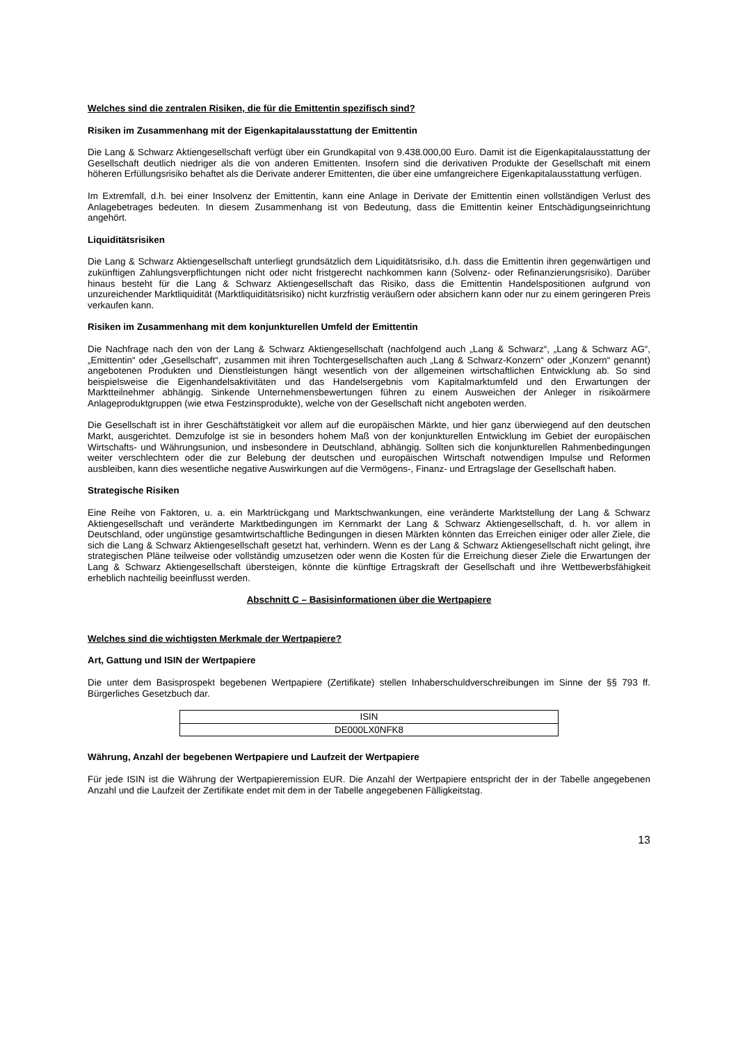Welches sind die zentralen Risiken, die für die Emittentin spezifisch sind?
Risiken im Zusammenhang mit der Eigenkapitalausstattung der Emittentin
Die Lang & Schwarz Aktiengesellschaft verfügt über ein Grundkapital von 9.438.000,00 Euro. Damit ist die Eigenkapitalausstattung der Gesellschaft deutlich niedriger als die von anderen Emittenten. Insofern sind die derivativen Produkte der Gesellschaft mit einem höheren Erfüllungsrisiko behaftet als die Derivate anderer Emittenten, die über eine umfangreichere Eigenkapitalausstattung verfügen.
Im Extremfall, d.h. bei einer Insolvenz der Emittentin, kann eine Anlage in Derivate der Emittentin einen vollständigen Verlust des Anlagebetrages bedeuten. In diesem Zusammenhang ist von Bedeutung, dass die Emittentin keiner Entschädigungseinrichtung angehört.
Liquiditätsrisiken
Die Lang & Schwarz Aktiengesellschaft unterliegt grundsätzlich dem Liquiditätsrisiko, d.h. dass die Emittentin ihren gegenwärtigen und zukünftigen Zahlungsverpflichtungen nicht oder nicht fristgerecht nachkommen kann (Solvenz- oder Refinanzierungsrisiko). Darüber hinaus besteht für die Lang & Schwarz Aktiengesellschaft das Risiko, dass die Emittentin Handelspositionen aufgrund von unzureichender Marktliquidität (Marktliquiditätsrisiko) nicht kurzfristig veräußern oder absichern kann oder nur zu einem geringeren Preis verkaufen kann.
Risiken im Zusammenhang mit dem konjunkturellen Umfeld der Emittentin
Die Nachfrage nach den von der Lang & Schwarz Aktiengesellschaft (nachfolgend auch „Lang & Schwarz“, „Lang & Schwarz AG“, „Emittentin“ oder „Gesellschaft“, zusammen mit ihren Tochtergesellschaften auch „Lang & Schwarz-Konzern“ oder „Konzern“ genannt) angebotenen Produkten und Dienstleistungen hängt wesentlich von der allgemeinen wirtschaftlichen Entwicklung ab. So sind beispielsweise die Eigenhandelsaktivitäten und das Handelsergebnis vom Kapitalmarktumfeld und den Erwartungen der Marktteilnehmer abhängig. Sinkende Unternehmensbewertungen führen zu einem Ausweichen der Anleger in risikoärmere Anlageproduktgruppen (wie etwa Festzinsprodukte), welche von der Gesellschaft nicht angeboten werden.
Die Gesellschaft ist in ihrer Geschäftstätigkeit vor allem auf die europäischen Märkte, und hier ganz überwiegend auf den deutschen Markt, ausgerichtet. Demzufolge ist sie in besonders hohem Maß von der konjunkturellen Entwicklung im Gebiet der europäischen Wirtschafts- und Währungsunion, und insbesondere in Deutschland, abhängig. Sollten sich die konjunkturellen Rahmenbedingungen weiter verschlechtern oder die zur Belebung der deutschen und europäischen Wirtschaft notwendigen Impulse und Reformen ausbleiben, kann dies wesentliche negative Auswirkungen auf die Vermögens-, Finanz- und Ertragslage der Gesellschaft haben.
Strategische Risiken
Eine Reihe von Faktoren, u. a. ein Marktrückgang und Marktschwankungen, eine veränderte Marktstellung der Lang & Schwarz Aktiengesellschaft und veränderte Marktbedingungen im Kernmarkt der Lang & Schwarz Aktiengesellschaft, d. h. vor allem in Deutschland, oder ungünstige gesamtwirtschaftliche Bedingungen in diesen Märkten könnten das Erreichen einiger oder aller Ziele, die sich die Lang & Schwarz Aktiengesellschaft gesetzt hat, verhindern. Wenn es der Lang & Schwarz Aktiengesellschaft nicht gelingt, ihre strategischen Pläne teilweise oder vollständig umzusetzen oder wenn die Kosten für die Erreichung dieser Ziele die Erwartungen der Lang & Schwarz Aktiengesellschaft übersteigen, könnte die künftige Ertragskraft der Gesellschaft und ihre Wettbewerbsfähigkeit erheblich nachteilig beeinflusst werden.
Abschnitt C – Basisinformationen über die Wertpapiere
Welches sind die wichtigsten Merkmale der Wertpapiere?
Art, Gattung und ISIN der Wertpapiere
Die unter dem Basisprospekt begebenen Wertpapiere (Zertifikate) stellen Inhaberschuldverschreibungen im Sinne der §§ 793 ff. Bürgerliches Gesetzbuch dar.
| ISIN |
| DE000LX0NFK8 |
Währung, Anzahl der begebenen Wertpapiere und Laufzeit der Wertpapiere
Für jede ISIN ist die Währung der Wertpapieremission EUR. Die Anzahl der Wertpapiere entspricht der in der Tabelle angegebenen Anzahl und die Laufzeit der Zertifikate endet mit dem in der Tabelle angegebenen Fälligkeitstag.
13